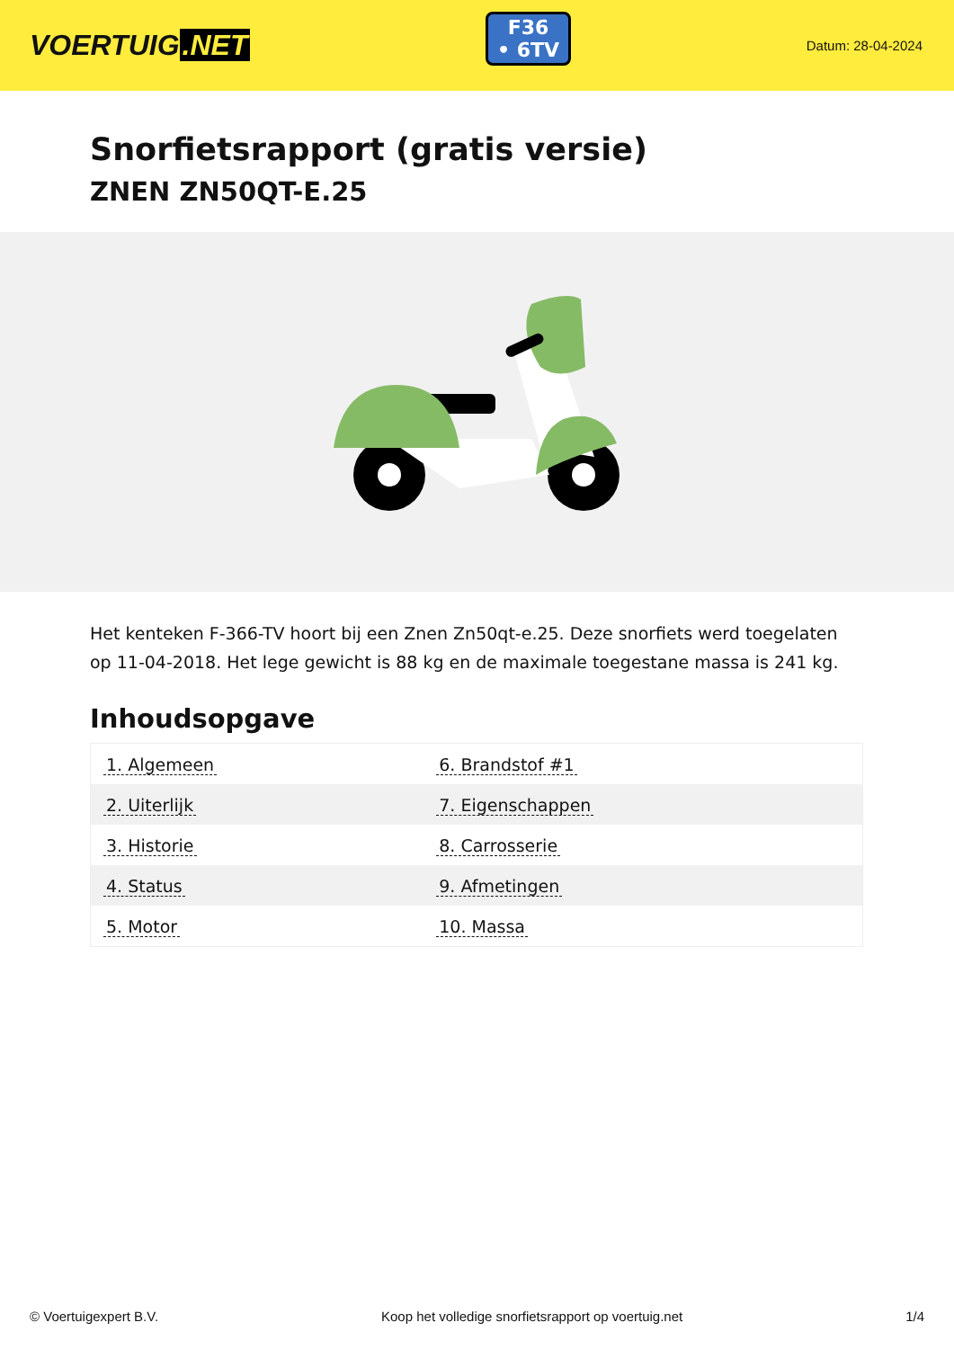VOERTUIG.NET
F36
• 6TV
Datum: 28-04-2024
Snorfietsrapport (gratis versie)
ZNEN ZN50QT-E.25
Het kenteken F-366-TV hoort bij een Znen Zn50qt-e.25. Deze snorfiets werd toegelaten op 11-04-2018. Het lege gewicht is 88 kg en de maximale toegestane massa is 241 kg.
Inhoudsopgave
| 1. Algemeen | 6. Brandstof #1 |
| 2. Uiterlijk | 7. Eigenschappen |
| 3. Historie | 8. Carrosserie |
| 4. Status | 9. Afmetingen |
| 5. Motor | 10. Massa |
© Voertuigexpert B.V. Koop het volledige snorfietsrapport op voertuig.net 1/4